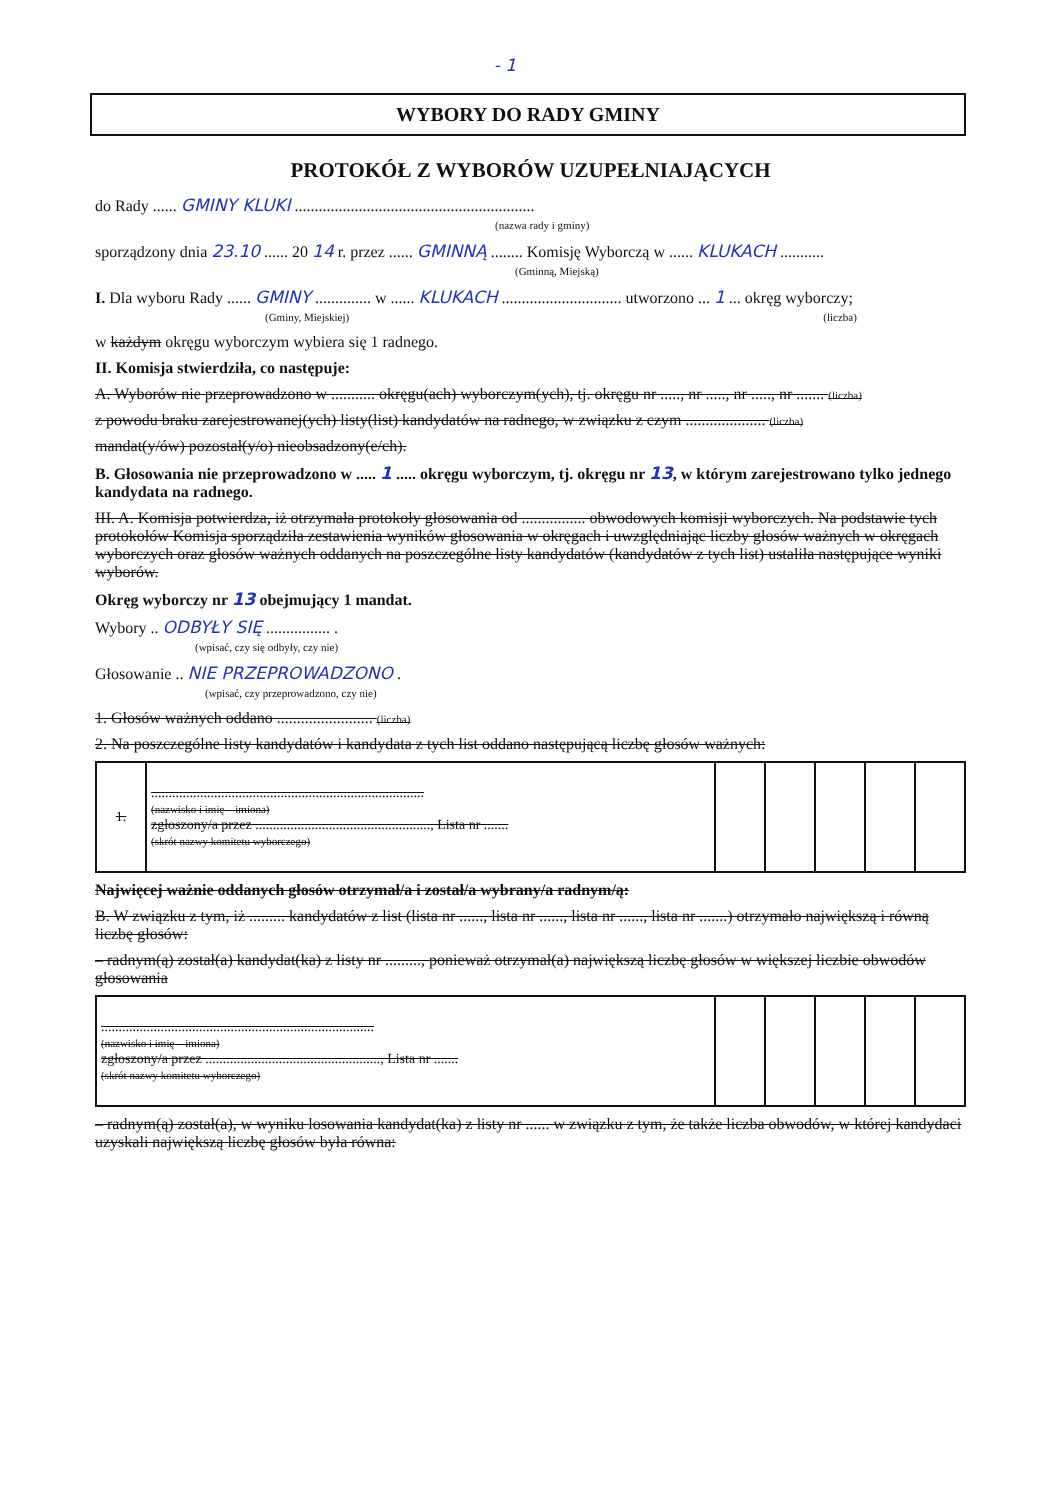- 1
WYBORY DO RADY GMINY
PROTOKÓŁ Z WYBORÓW UZUPEŁNIAJĄCYCH
do Rady ...... GMINY KLUKI ............................................................
(nazwa rady i gminy)
sporządzony dnia 23.10 ...... 20 14 r. przez ...... GMINNĄ ........ Komisję Wyborczą w ...... KLUKACH ...........
(Gminną, Miejską)
I. Dla wyboru Rady ...... GMINY .............. w ...... KLUKACH .............................. utworzono ... 1 ... okręg wyborczy;
(Gminy, Miejskiej) (liczba)
w każdym okręgu wyborczym wybiera się 1 radnego.
II. Komisja stwierdziła, co następuje:
A. Wyborów nie przeprowadzono w ........... okręgu(ach) wyborczym(ych), tj. okręgu nr ....., nr ....., nr ....., nr ....... (liczba)
z powodu braku zarejestrowanej(ych) listy(list) kandydatów na radnego, w związku z czym .................... (liczba)
mandat(y/ów) pozostał(y/o) nieobsadzony(e/ch).
B. Głosowania nie przeprowadzono w ..... 1 ..... okręgu wyborczym, tj. okręgu nr 13, w którym zarejestrowano tylko jednego kandydata na radnego.
III. A. Komisja potwierdza, iż otrzymała protokoły głosowania od ................ obwodowych komisji wyborczych. Na podstawie tych protokołów Komisja sporządziła zestawienia wyników głosowania w okręgach i uwzględniając liczby głosów ważnych w okręgach wyborczych oraz głosów ważnych oddanych na poszczególne listy kandydatów (kandydatów z tych list) ustaliła następujące wyniki wyborów.
Okręg wyborczy nr 13 obejmujący 1 mandat.
Wybory .. ODBYŁY SIĘ ................ .
(wpisać, czy się odbyły, czy nie)
Głosowanie .. NIE PRZEPROWADZONO .
(wpisać, czy przeprowadzono, czy nie)
1. Głosów ważnych oddano ........................ (liczba)
2. Na poszczególne listy kandydatów i kandydata z tych list oddano następującą liczbę głosów ważnych:
| 1. | .............................................................................. (nazwisko i imię – imiona) zgłoszony/a przez .................................................., Lista nr ....... (skrót nazwy komitetu wyborczego) | | | | | |
Najwięcej ważnie oddanych głosów otrzymał/a i został/a wybrany/a radnym/ą:
B. W związku z tym, iż ......... kandydatów z list (lista nr ......, lista nr ......, lista nr ......, lista nr .......) otrzymało największą i równą liczbę głosów:
– radnym(ą) został(a) kandydat(ka) z listy nr ........., ponieważ otrzymał(a) największą liczbę głosów w większej liczbie obwodów głosowania
| .............................................................................. (nazwisko i imię – imiona) zgłoszony/a przez .................................................., Lista nr ....... (skrót nazwy komitetu wyborczego) | | | | | |
– radnym(ą) został(a), w wyniku losowania kandydat(ka) z listy nr ...... w związku z tym, że także liczba obwodów, w której kandydaci uzyskali największą liczbę głosów była równa: